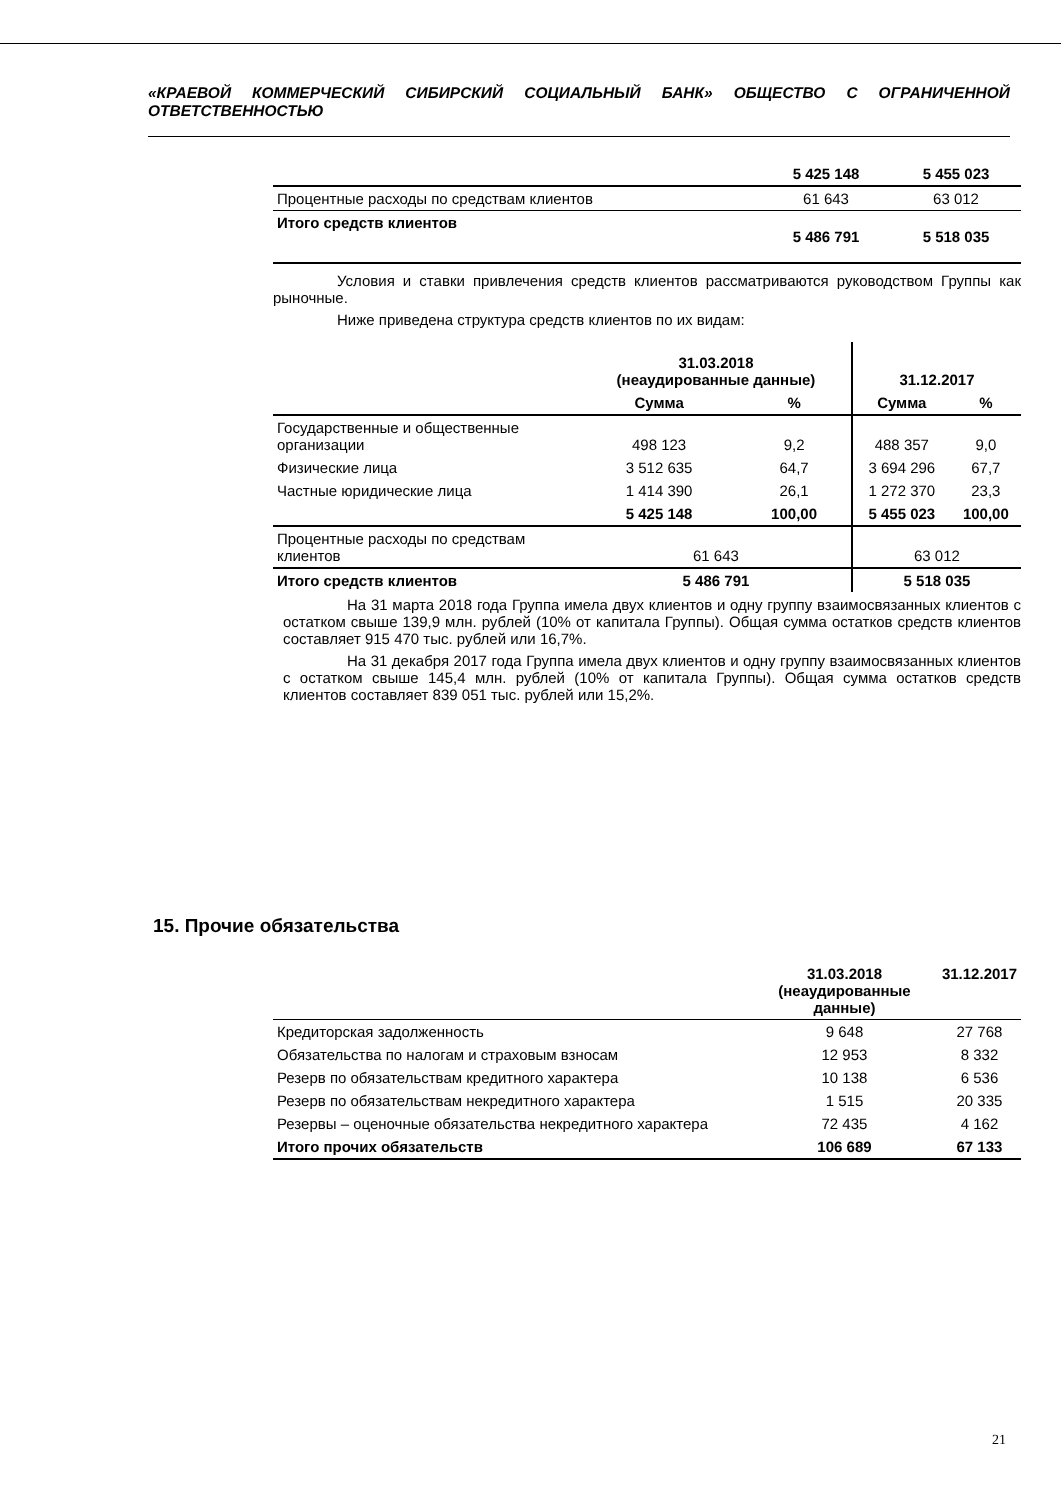«КРАЕВОЙ КОММЕРЧЕСКИЙ СИБИРСКИЙ СОЦИАЛЬНЫЙ БАНК» ОБЩЕСТВО С ОГРАНИЧЕННОЙ ОТВЕТСТВЕННОСТЬЮ
| | 5 425 148 | 5 455 023 |
| Процентные расходы по средствам клиентов | 61 643 | 63 012 |
| Итого средств клиентов | 5 486 791 | 5 518 035 |
Условия и ставки привлечения средств клиентов рассматриваются руководством Группы как рыночные.
Ниже приведена структура средств клиентов по их видам:
| | 31.03.2018 (неаудированные данные) | | 31.12.2017 | |
| --- | --- | --- | --- | --- |
| | Сумма | % | Сумма | % |
| Государственные и общественные организации | 498 123 | 9,2 | 488 357 | 9,0 |
| Физические лица | 3 512 635 | 64,7 | 3 694 296 | 67,7 |
| Частные юридические лица | 1 414 390 | 26,1 | 1 272 370 | 23,3 |
| | 5 425 148 | 100,00 | 5 455 023 | 100,00 |
| Процентные расходы по средствам клиентов | 61 643 | | 63 012 | |
| Итого средств клиентов | 5 486 791 | | 5 518 035 | |
На 31 марта 2018 года Группа имела двух клиентов и одну группу взаимосвязанных клиентов с остатком свыше 139,9 млн. рублей (10% от капитала Группы). Общая сумма остатков средств клиентов составляет 915 470 тыс. рублей или 16,7%.
На 31 декабря 2017 года Группа имела двух клиентов и одну группу взаимосвязанных клиентов с остатком свыше 145,4 млн. рублей (10% от капитала Группы). Общая сумма остатков средств клиентов составляет 839 051 тыс. рублей или 15,2%.
15. Прочие обязательства
| | 31.03.2018 (неаудированные данные) | 31.12.2017 |
| --- | --- | --- |
| Кредиторская задолженность | 9 648 | 27 768 |
| Обязательства по налогам и страховым взносам | 12 953 | 8 332 |
| Резерв по обязательствам кредитного характера | 10 138 | 6 536 |
| Резерв по обязательствам некредитного характера | 1 515 | 20 335 |
| Резервы – оценочные обязательства некредитного характера | 72 435 | 4 162 |
| Итого прочих обязательств | 106 689 | 67 133 |
21